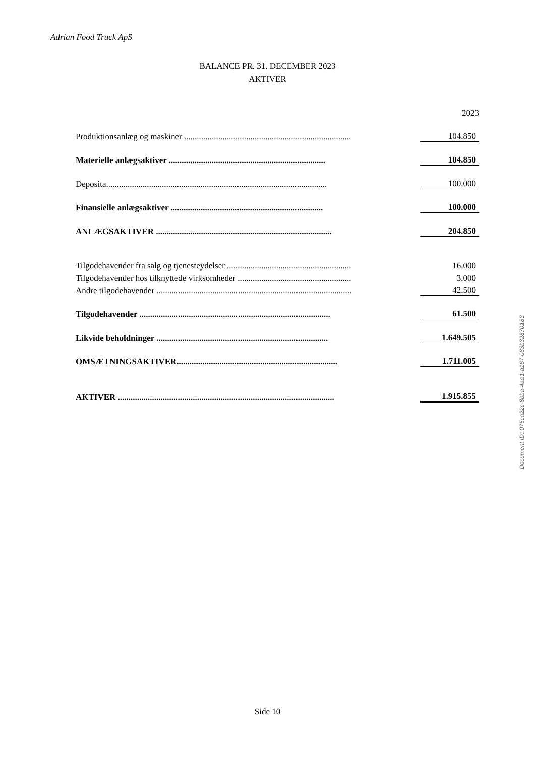Adrian Food Truck ApS
BALANCE PR. 31. DECEMBER 2023
AKTIVER
| | | 2023 |
| Produktionsanlæg og maskiner .............................................................................. | | 104.850 |
| Materielle anlægsaktiver ......................................................................... | | 104.850 |
| Deposita....................................................................................................... | | 100.000 |
| Finansielle anlægsaktiver ....................................................................... | | 100.000 |
| ANLÆGSAKTIVER .................................................................................. | | 204.850 |
| Tilgodehavender fra salg og tjenesteydelser .......................................................... | | 16.000 |
| Tilgodehavender hos tilknyttede virksomheder ..................................................... | | 3.000 |
| Andre tilgodehavender ........................................................................................... | | 42.500 |
| Tilgodehavender ......................................................................................... | | 61.500 |
| Likvide beholdninger ................................................................................ | | 1.649.505 |
| OMSÆTNINGSAKTIVER........................................................................... | | 1.711.005 |
| AKTIVER ..................................................................................................... | | 1.915.855 |
Document ID: 075ca22c-8bba-4ae1-a167-083b32870183
Side 10